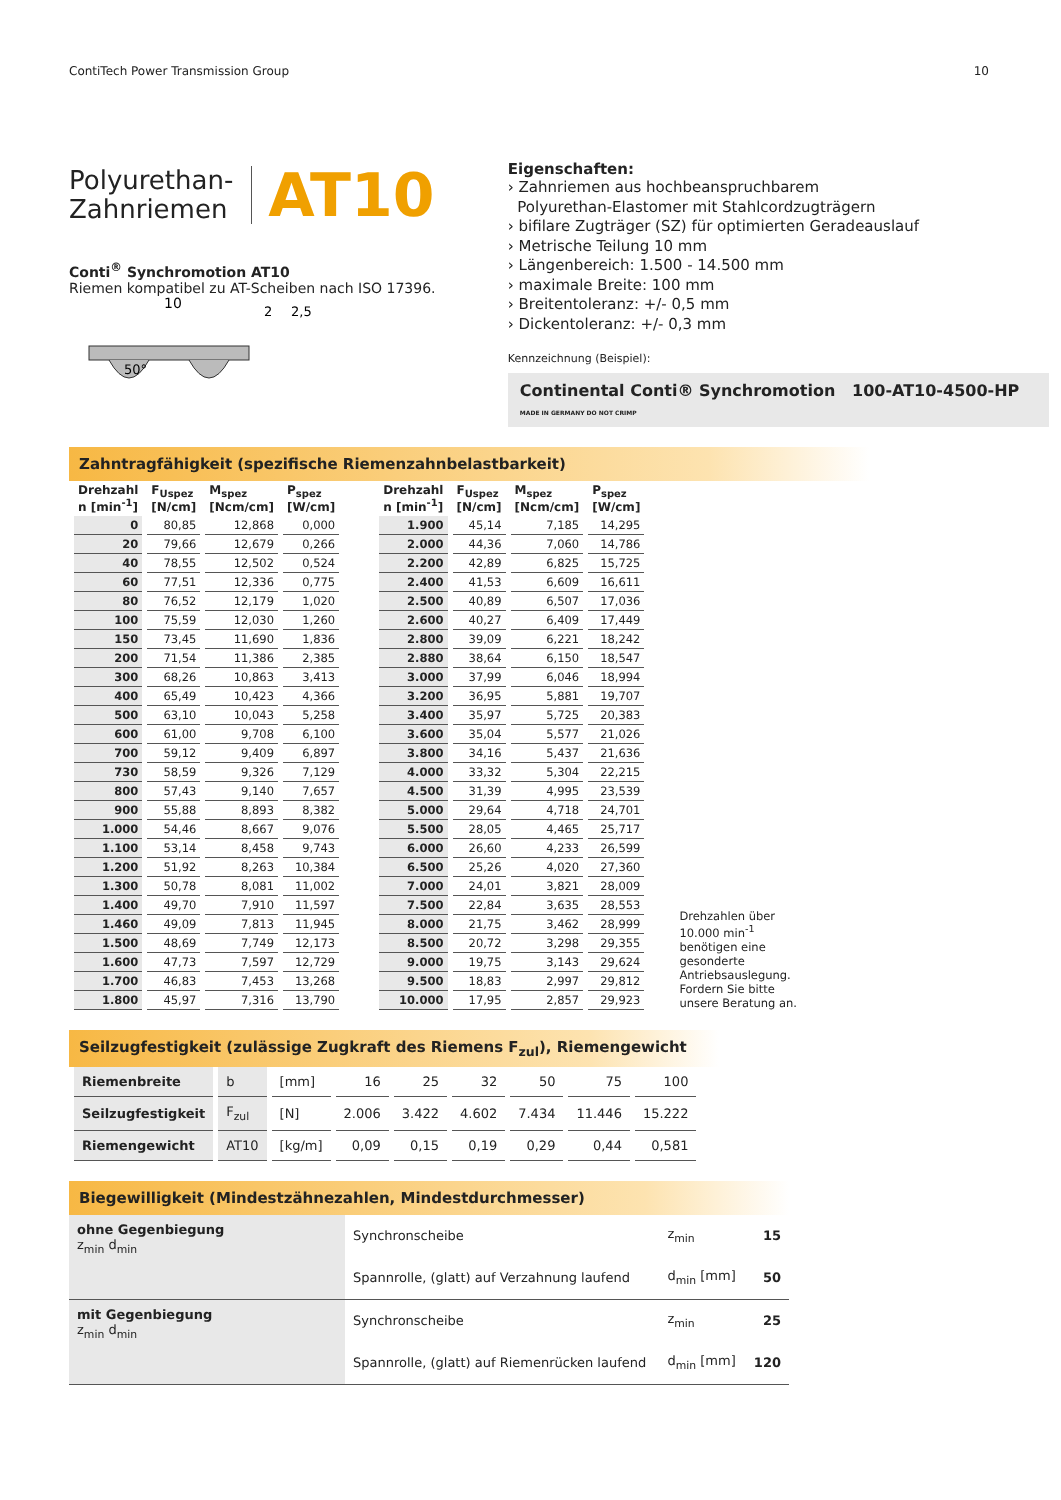ContiTech Power Transmission Group 10
Polyurethan-
Zahnriemen
AT10
Conti<sup>®</sup> Synchromotion AT10
Riemen kompatibel zu AT-Scheiben nach ISO 17396.
10
50°
2
2,5
Eigenschaften:
› Zahnriemen aus hochbeanspruchbarem
Polyurethan-Elastomer mit Stahlcordzugträgern
› bifilare Zugträger (SZ) für optimierten Geradeauslauf
› Metrische Teilung 10 mm
› Längenbereich: 1.500 - 14.500 mm
› maximale Breite: 100 mm
› Breitentoleranz: +/- 0,5 mm
› Dickentoleranz: +/- 0,3 mm
Kennzeichnung (Beispiel):
Continental Conti® Synchromotion 100-AT10-4500-HP MADE IN GERMANY DO NOT CRIMP
Zahntragfähigkeit (spezifische Riemenzahnbelastbarkeit)
| Drehzahl n [min<sup>-1</sup>] | F<sub>Uspez</sub> [N/cm] | M<sub>spez</sub> [Ncm/cm] | P<sub>spez</sub> [W/cm] |
| --- | --- | --- | --- |
| 0 | 80,85 | 12,868 | 0,000 |
| 20 | 79,66 | 12,679 | 0,266 |
| 40 | 78,55 | 12,502 | 0,524 |
| 60 | 77,51 | 12,336 | 0,775 |
| 80 | 76,52 | 12,179 | 1,020 |
| 100 | 75,59 | 12,030 | 1,260 |
| 150 | 73,45 | 11,690 | 1,836 |
| 200 | 71,54 | 11,386 | 2,385 |
| 300 | 68,26 | 10,863 | 3,413 |
| 400 | 65,49 | 10,423 | 4,366 |
| 500 | 63,10 | 10,043 | 5,258 |
| 600 | 61,00 | 9,708 | 6,100 |
| 700 | 59,12 | 9,409 | 6,897 |
| 730 | 58,59 | 9,326 | 7,129 |
| 800 | 57,43 | 9,140 | 7,657 |
| 900 | 55,88 | 8,893 | 8,382 |
| 1.000 | 54,46 | 8,667 | 9,076 |
| 1.100 | 53,14 | 8,458 | 9,743 |
| 1.200 | 51,92 | 8,263 | 10,384 |
| 1.300 | 50,78 | 8,081 | 11,002 |
| 1.400 | 49,70 | 7,910 | 11,597 |
| 1.460 | 49,09 | 7,813 | 11,945 |
| 1.500 | 48,69 | 7,749 | 12,173 |
| 1.600 | 47,73 | 7,597 | 12,729 |
| 1.700 | 46,83 | 7,453 | 13,268 |
| 1.800 | 45,97 | 7,316 | 13,790 |
| Drehzahl n [min<sup>-1</sup>] | F<sub>Uspez</sub> [N/cm] | M<sub>spez</sub> [Ncm/cm] | P<sub>spez</sub> [W/cm] |
| --- | --- | --- | --- |
| 1.900 | 45,14 | 7,185 | 14,295 |
| 2.000 | 44,36 | 7,060 | 14,786 |
| 2.200 | 42,89 | 6,825 | 15,725 |
| 2.400 | 41,53 | 6,609 | 16,611 |
| 2.500 | 40,89 | 6,507 | 17,036 |
| 2.600 | 40,27 | 6,409 | 17,449 |
| 2.800 | 39,09 | 6,221 | 18,242 |
| 2.880 | 38,64 | 6,150 | 18,547 |
| 3.000 | 37,99 | 6,046 | 18,994 |
| 3.200 | 36,95 | 5,881 | 19,707 |
| 3.400 | 35,97 | 5,725 | 20,383 |
| 3.600 | 35,04 | 5,577 | 21,026 |
| 3.800 | 34,16 | 5,437 | 21,636 |
| 4.000 | 33,32 | 5,304 | 22,215 |
| 4.500 | 31,39 | 4,995 | 23,539 |
| 5.000 | 29,64 | 4,718 | 24,701 |
| 5.500 | 28,05 | 4,465 | 25,717 |
| 6.000 | 26,60 | 4,233 | 26,599 |
| 6.500 | 25,26 | 4,020 | 27,360 |
| 7.000 | 24,01 | 3,821 | 28,009 |
| 7.500 | 22,84 | 3,635 | 28,553 |
| 8.000 | 21,75 | 3,462 | 28,999 |
| 8.500 | 20,72 | 3,298 | 29,355 |
| 9.000 | 19,75 | 3,143 | 29,624 |
| 9.500 | 18,83 | 2,997 | 29,812 |
| 10.000 | 17,95 | 2,857 | 29,923 |
Drehzahlen über 10.000 min<sup>-1</sup> benötigen eine gesonderte Antriebsauslegung. Fordern Sie bitte unsere Beratung an.
Seilzugfestigkeit (zulässige Zugkraft des Riemens F<sub>zul</sub>), Riemengewicht
| Riemenbreite | b | [mm] | 16 | 25 | 32 | 50 | 75 | 100 |
| Seilzugfestigkeit | F<sub>zul</sub> | [N] | 2.006 | 3.422 | 4.602 | 7.434 | 11.446 | 15.222 |
| Riemengewicht | AT10 | [kg/m] | 0,09 | 0,15 | 0,19 | 0,29 | 0,44 | 0,581 |
Biegewilligkeit (Mindestzähnezahlen, Mindestdurchmesser)
| ohne Gegenbiegung z<sub>min</sub> d<sub>min</sub> | Synchronscheibe | z<sub>min</sub> | 15 |
| | Spannrolle, (glatt) auf Verzahnung laufend | d<sub>min</sub> [mm] | 50 |
| mit Gegenbiegung z<sub>min</sub> d<sub>min</sub> | Synchronscheibe | z<sub>min</sub> | 25 |
| | Spannrolle, (glatt) auf Riemenrücken laufend | d<sub>min</sub> [mm] | 120 |